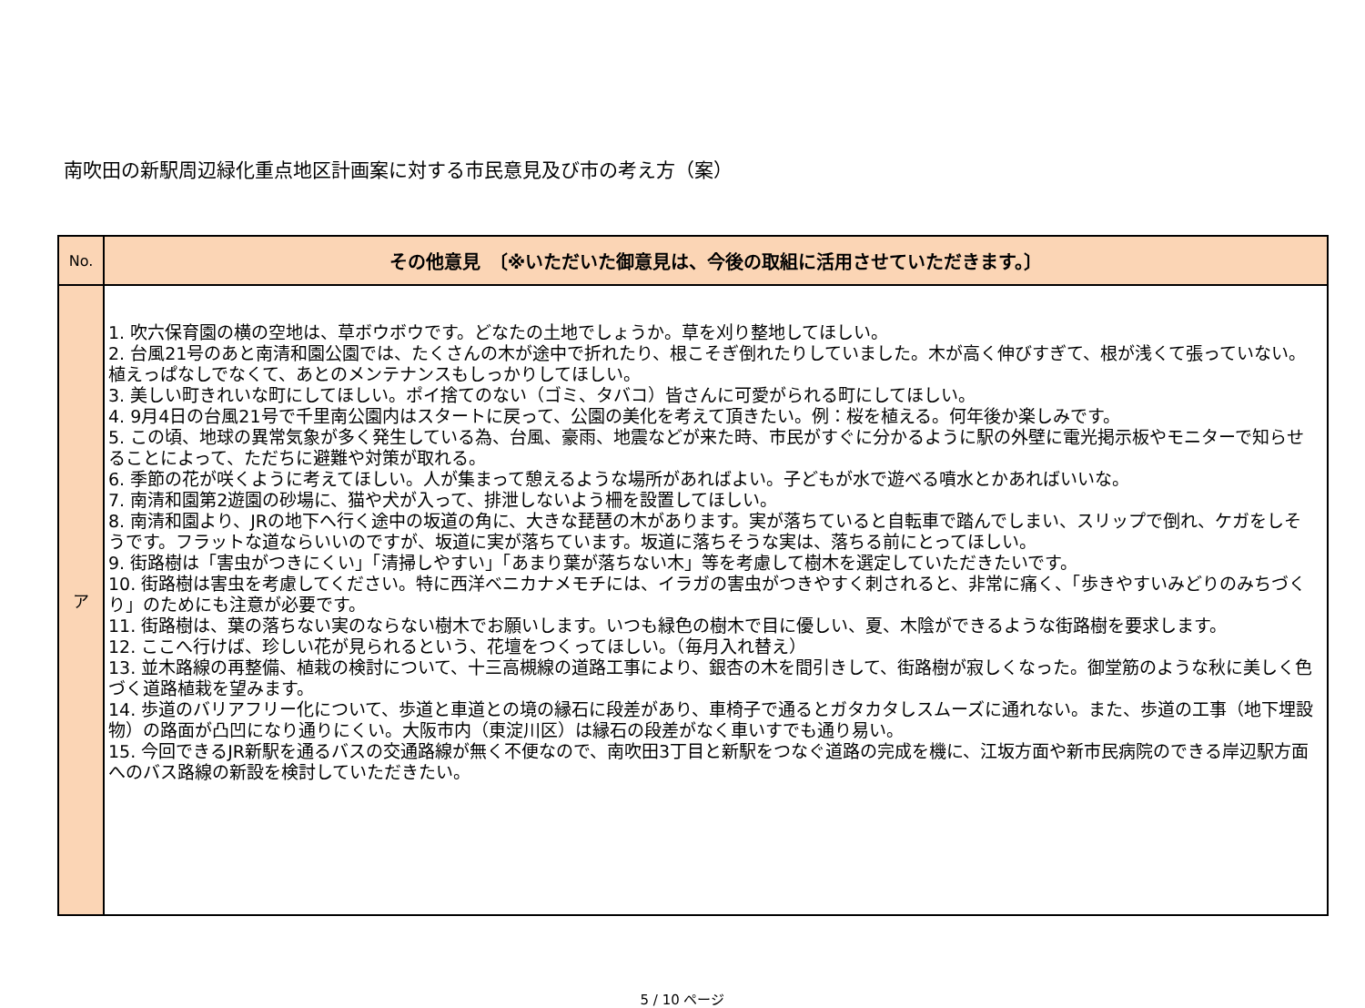南吹田の新駅周辺緑化重点地区計画案に対する市民意見及び市の考え方（案）
| No. | その他意見 〔※いただいた御意見は、今後の取組に活用させていただきます。〕 |
| --- | --- |
| ア | 1. 吹六保育園の横の空地は、草ボウボウです。どなたの土地でしょうか。草を刈り整地してほしい。 2. 台風21号のあと南清和園公園では、たくさんの木が途中で折れたり、根こそぎ倒れたりしていました。木が高く伸びすぎて、根が浅くて張っていない。植えっぱなしでなくて、あとのメンテナンスもしっかりしてほしい。 3. 美しい町きれいな町にしてほしい。ポイ捨てのない（ゴミ、タバコ）皆さんに可愛がられる町にしてほしい。 4. 9月4日の台風21号で千里南公園内はスタートに戻って、公園の美化を考えて頂きたい。例：桜を植える。何年後か楽しみです。 5. この頃、地球の異常気象が多く発生している為、台風、豪雨、地震などが来た時、市民がすぐに分かるように駅の外壁に電光掲示板やモニターで知らせることによって、ただちに避難や対策が取れる。 6. 季節の花が咲くように考えてほしい。人が集まって憩えるような場所があればよい。子どもが水で遊べる噴水とかあればいいな。 7. 南清和園第2遊園の砂場に、猫や犬が入って、排泄しないよう柵を設置してほしい。 8. 南清和園より、JRの地下へ行く途中の坂道の角に、大きな琵琶の木があります。実が落ちていると自転車で踏んでしまい、スリップで倒れ、ケガをしそうです。フラットな道ならいいのですが、坂道に実が落ちています。坂道に落ちそうな実は、落ちる前にとってほしい。 9. 街路樹は「害虫がつきにくい」「清掃しやすい」「あまり葉が落ちない木」等を考慮して樹木を選定していただきたいです。 10. 街路樹は害虫を考慮してください。特に西洋ベニカナメモチには、イラガの害虫がつきやすく刺されると、非常に痛く、「歩きやすいみどりのみちづくり」のためにも注意が必要です。 11. 街路樹は、葉の落ちない実のならない樹木でお願いします。いつも緑色の樹木で目に優しい、夏、木陰ができるような街路樹を要求します。 12. ここへ行けば、珍しい花が見られるという、花壇をつくってほしい。（毎月入れ替え） 13. 並木路線の再整備、植栽の検討について、十三高槻線の道路工事により、銀杏の木を間引きして、街路樹が寂しくなった。御堂筋のような秋に美しく色づく道路植栽を望みます。 14. 歩道のバリアフリー化について、歩道と車道との境の縁石に段差があり、車椅子で通るとガタカタしスムーズに通れない。また、歩道の工事（地下埋設物）の路面が凸凹になり通りにくい。大阪市内（東淀川区）は縁石の段差がなく車いすでも通り易い。 15. 今回できるJR新駅を通るバスの交通路線が無く不便なので、南吹田3丁目と新駅をつなぐ道路の完成を機に、江坂方面や新市民病院のできる岸辺駅方面へのバス路線の新設を検討していただきたい。 |
5 / 10 ページ